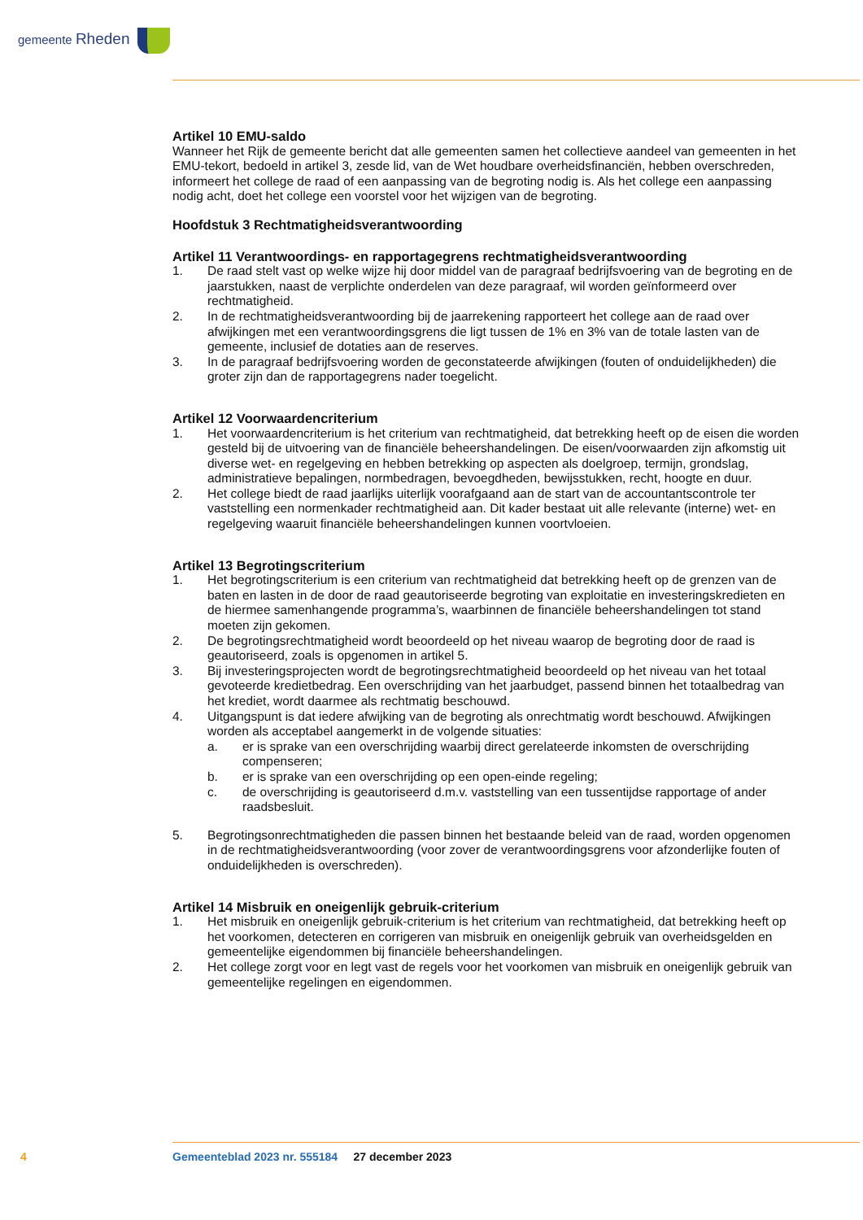gemeente Rheden
Artikel 10 EMU-saldo
Wanneer het Rijk de gemeente bericht dat alle gemeenten samen het collectieve aandeel van gemeenten in het EMU-tekort, bedoeld in artikel 3, zesde lid, van de Wet houdbare overheidsfinanciën, hebben overschreden, informeert het college de raad of een aanpassing van de begroting nodig is. Als het college een aanpassing nodig acht, doet het college een voorstel voor het wijzigen van de begroting.
Hoofdstuk 3 Rechtmatigheidsverantwoording
Artikel 11 Verantwoordings- en rapportagegrens rechtmatigheidsverantwoording
1. De raad stelt vast op welke wijze hij door middel van de paragraaf bedrijfsvoering van de begroting en de jaarstukken, naast de verplichte onderdelen van deze paragraaf, wil worden geïnformeerd over rechtmatigheid.
2. In de rechtmatigheidsverantwoording bij de jaarrekening rapporteert het college aan de raad over afwijkingen met een verantwoordingsgrens die ligt tussen de 1% en 3% van de totale lasten van de gemeente, inclusief de dotaties aan de reserves.
3. In de paragraaf bedrijfsvoering worden de geconstateerde afwijkingen (fouten of onduidelijkheden) die groter zijn dan de rapportagegrens nader toegelicht.
Artikel 12 Voorwaardencriterium
1. Het voorwaardencriterium is het criterium van rechtmatigheid, dat betrekking heeft op de eisen die worden gesteld bij de uitvoering van de financiële beheershandelingen. De eisen/voorwaarden zijn afkomstig uit diverse wet- en regelgeving en hebben betrekking op aspecten als doelgroep, termijn, grondslag, administratieve bepalingen, normbedragen, bevoegdheden, bewijsstukken, recht, hoogte en duur.
2. Het college biedt de raad jaarlijks uiterlijk voorafgaand aan de start van de accountantscontrole ter vaststelling een normenkader rechtmatigheid aan. Dit kader bestaat uit alle relevante (interne) wet- en regelgeving waaruit financiële beheershandelingen kunnen voortvloeien.
Artikel 13 Begrotingscriterium
1. Het begrotingscriterium is een criterium van rechtmatigheid dat betrekking heeft op de grenzen van de baten en lasten in de door de raad geautoriseerde begroting van exploitatie en investeringskredieten en de hiermee samenhangende programma’s, waarbinnen de financiële beheershandelingen tot stand moeten zijn gekomen.
2. De begrotingsrechtmatigheid wordt beoordeeld op het niveau waarop de begroting door de raad is geautoriseerd, zoals is opgenomen in artikel 5.
3. Bij investeringsprojecten wordt de begrotingsrechtmatigheid beoordeeld op het niveau van het totaal gevoteerde kredietbedrag. Een overschrijding van het jaarbudget, passend binnen het totaalbedrag van het krediet, wordt daarmee als rechtmatig beschouwd.
4. Uitgangspunt is dat iedere afwijking van de begroting als onrechtmatig wordt beschouwd. Afwijkingen worden als acceptabel aangemerkt in de volgende situaties:
a. er is sprake van een overschrijding waarbij direct gerelateerde inkomsten de overschrijding compenseren;
b. er is sprake van een overschrijding op een open-einde regeling;
c. de overschrijding is geautoriseerd d.m.v. vaststelling van een tussentijdse rapportage of ander raadsbesluit.
5. Begrotingsonrechtmatigheden die passen binnen het bestaande beleid van de raad, worden opgenomen in de rechtmatigheidsverantwoording (voor zover de verantwoordingsgrens voor afzonderlijke fouten of onduidelijkheden is overschreden).
Artikel 14 Misbruik en oneigenlijk gebruik-criterium
1. Het misbruik en oneigenlijk gebruik-criterium is het criterium van rechtmatigheid, dat betrekking heeft op het voorkomen, detecteren en corrigeren van misbruik en oneigenlijk gebruik van overheidsgelden en gemeentelijke eigendommen bij financiële beheershandelingen.
2. Het college zorgt voor en legt vast de regels voor het voorkomen van misbruik en oneigenlijk gebruik van gemeentelijke regelingen en eigendommen.
4 Gemeenteblad 2023 nr. 555184 27 december 2023